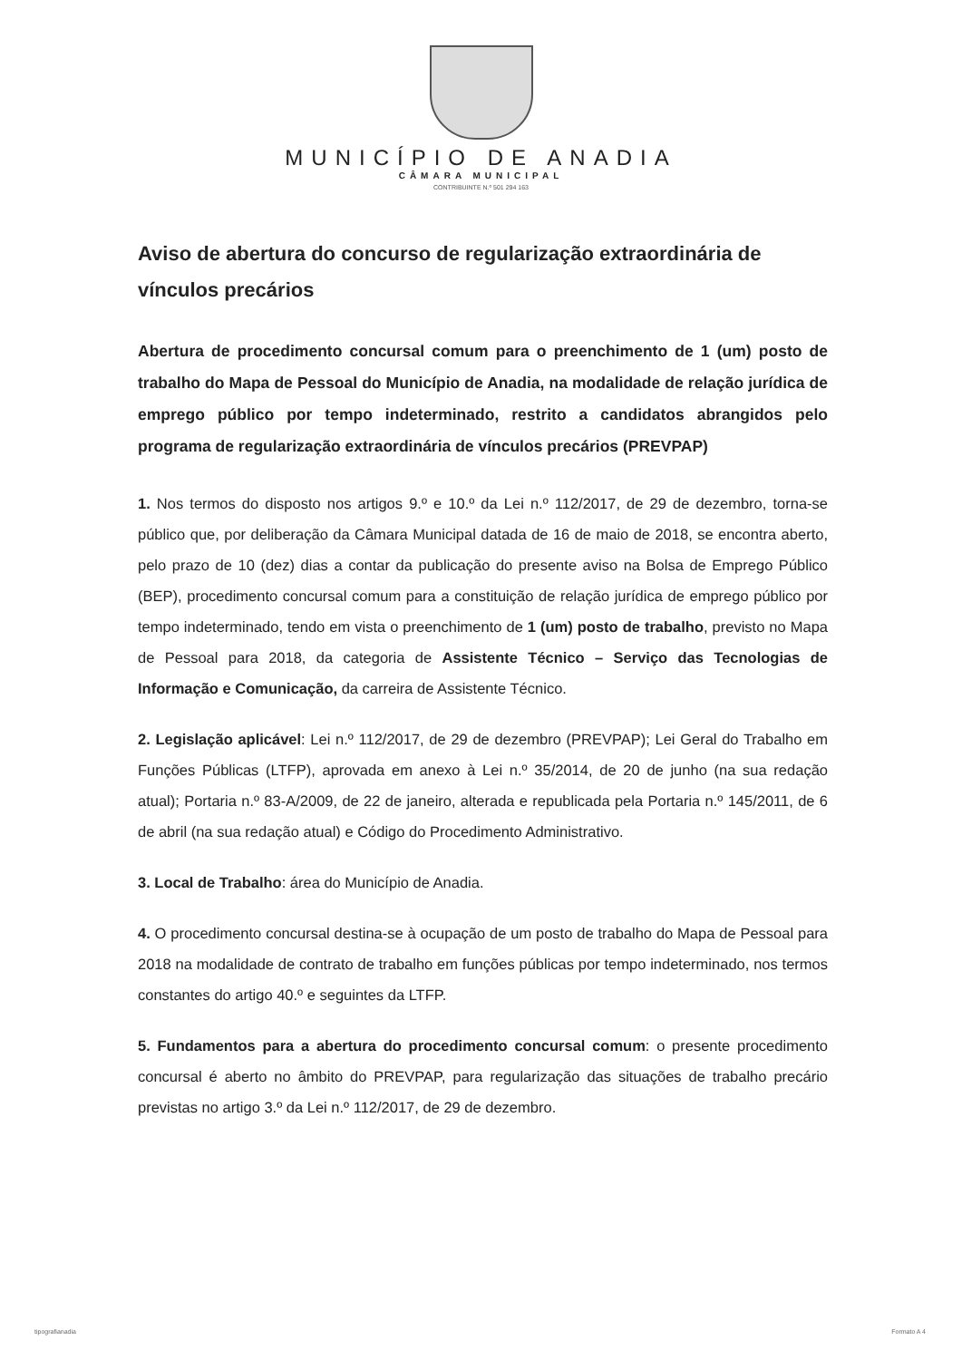MUNICÍPIO DE ANADIA
CÂMARA MUNICIPAL
CONTRIBUINTE N.º 501 294 163
Aviso de abertura do concurso de regularização extraordinária de vínculos precários
Abertura de procedimento concursal comum para o preenchimento de 1 (um) posto de trabalho do Mapa de Pessoal do Município de Anadia, na modalidade de relação jurídica de emprego público por tempo indeterminado, restrito a candidatos abrangidos pelo programa de regularização extraordinária de vínculos precários (PREVPAP)
1. Nos termos do disposto nos artigos 9.º e 10.º da Lei n.º 112/2017, de 29 de dezembro, torna-se público que, por deliberação da Câmara Municipal datada de 16 de maio de 2018, se encontra aberto, pelo prazo de 10 (dez) dias a contar da publicação do presente aviso na Bolsa de Emprego Público (BEP), procedimento concursal comum para a constituição de relação jurídica de emprego público por tempo indeterminado, tendo em vista o preenchimento de 1 (um) posto de trabalho, previsto no Mapa de Pessoal para 2018, da categoria de Assistente Técnico – Serviço das Tecnologias de Informação e Comunicação, da carreira de Assistente Técnico.
2. Legislação aplicável: Lei n.º 112/2017, de 29 de dezembro (PREVPAP); Lei Geral do Trabalho em Funções Públicas (LTFP), aprovada em anexo à Lei n.º 35/2014, de 20 de junho (na sua redação atual); Portaria n.º 83-A/2009, de 22 de janeiro, alterada e republicada pela Portaria n.º 145/2011, de 6 de abril (na sua redação atual) e Código do Procedimento Administrativo.
3. Local de Trabalho: área do Município de Anadia.
4. O procedimento concursal destina-se à ocupação de um posto de trabalho do Mapa de Pessoal para 2018 na modalidade de contrato de trabalho em funções públicas por tempo indeterminado, nos termos constantes do artigo 40.º e seguintes da LTFP.
5. Fundamentos para a abertura do procedimento concursal comum: o presente procedimento concursal é aberto no âmbito do PREVPAP, para regularização das situações de trabalho precário previstas no artigo 3.º da Lei n.º 112/2017, de 29 de dezembro.
tipografianadia Formato A 4